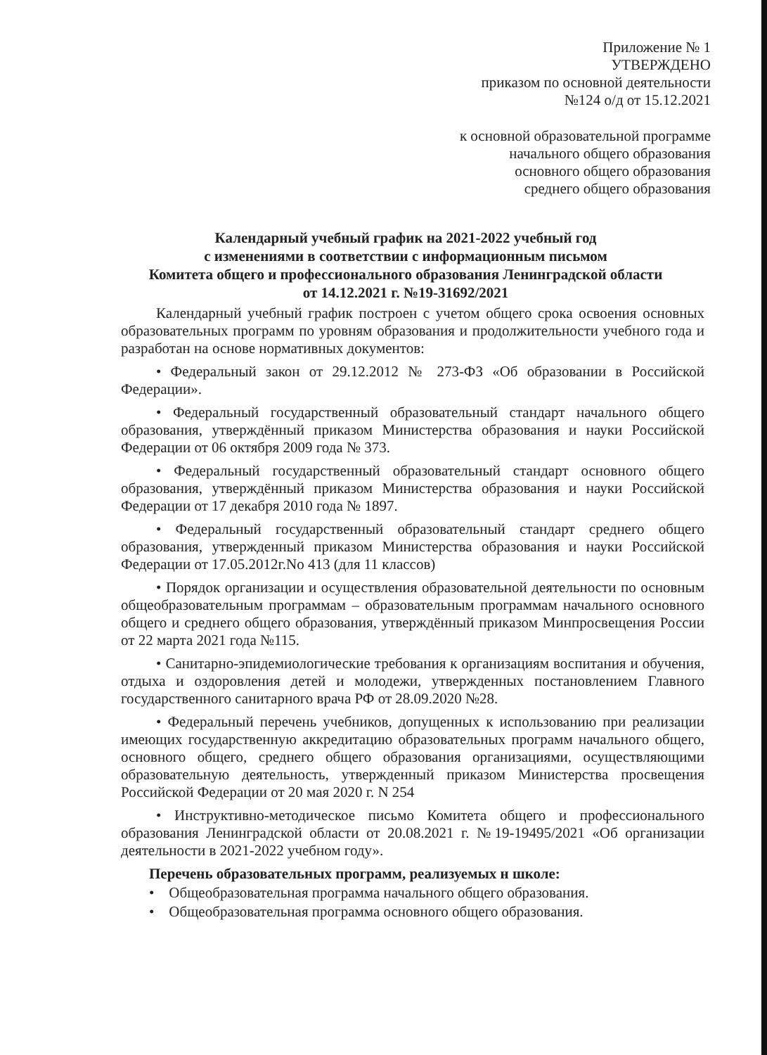Приложение № 1
УТВЕРЖДЕНО
приказом по основной деятельности
№124 о/д от 15.12.2021
к основной образовательной программе
начального общего образования
основного общего образования
среднего общего образования
Календарный учебный график на 2021-2022 учебный год
с изменениями в соответствии с информационным письмом
Комитета общего и профессионального образования Ленинградской области
от 14.12.2021 г. №19-31692/2021
Календарный учебный график построен с учетом общего срока освоения основных образовательных программ по уровням образования и продолжительности учебного года и разработан на основе нормативных документов:
• Федеральный закон от 29.12.2012 № 273-ФЗ «Об образовании в Российской Федерации».
• Федеральный государственный образовательный стандарт начального общего образования, утверждённый приказом Министерства образования и науки Российской Федерации от 06 октября 2009 года № 373.
• Федеральный государственный образовательный стандарт основного общего образования, утверждённый приказом Министерства образования и науки Российской Федерации от 17 декабря 2010 года № 1897.
• Федеральный государственный образовательный стандарт среднего общего образования, утвержденный приказом Министерства образования и науки Российской Федерации от 17.05.2012г.No 413 (для 11 классов)
• Порядок организации и осуществления образовательной деятельности по основным общеобразовательным программам – образовательным программам начального основного общего и среднего общего образования, утверждённый приказом Минпросвещения России от 22 марта 2021 года №115.
• Санитарно-эпидемиологические требования к организациям воспитания и обучения, отдыха и оздоровления детей и молодежи, утвержденных постановлением Главного государственного санитарного врача РФ от 28.09.2020 №28.
• Федеральный перечень учебников, допущенных к использованию при реализации имеющих государственную аккредитацию образовательных программ начального общего, основного общего, среднего общего образования организациями, осуществляющими образовательную деятельность, утвержденный приказом Министерства просвещения Российской Федерации от 20 мая 2020 г. N 254
• Инструктивно-методическое письмо Комитета общего и профессионального образования Ленинградской области от 20.08.2021 г. №19-19495/2021 «Об организации деятельности в 2021-2022 учебном году».
Перечень образовательных программ, реализуемых н школе:
• Общеобразовательная программа начального общего образования.
• Общеобразовательная программа основного общего образования.